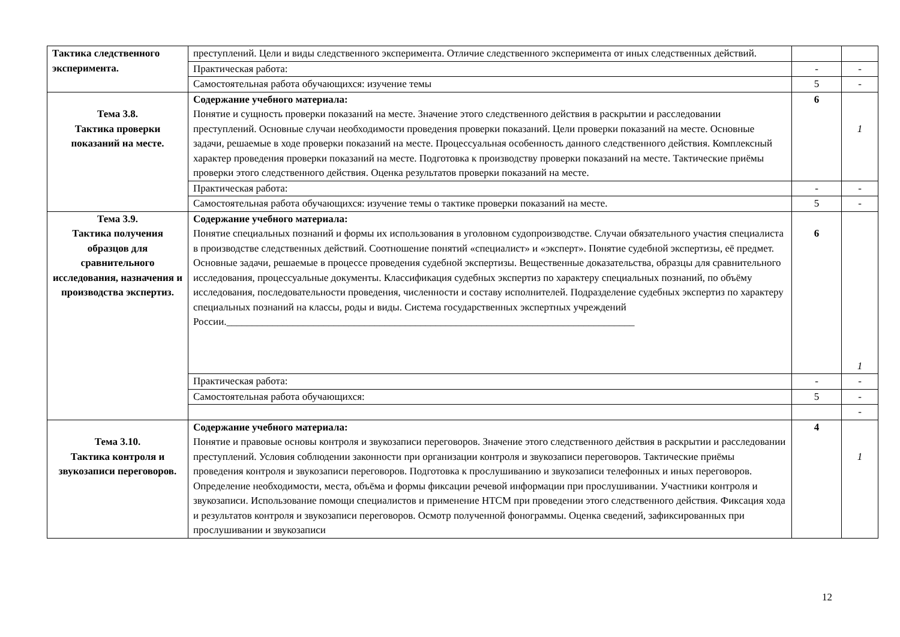| Тактика следственного эксперимента. | преступлений. Цели и виды следственного эксперимента. Отличие следственного эксперимента от иных следственных действий. | | |
| | Практическая работа: | - | - |
| | Самостоятельная работа обучающихся: изучение темы | 5 | - |
| Тема 3.8. Тактика проверки показаний на месте. | Содержание учебного материала: Понятие и сущность проверки показаний на месте. Значение этого следственного действия в раскрытии и расследовании преступлений. Основные случаи необходимости проведения проверки показаний. Цели проверки показаний на месте. Основные задачи, решаемые в ходе проверки показаний на месте. Процессуальная особенность данного следственного действия. Комплексный характер проведения проверки показаний на месте. Подготовка к производству проверки показаний на месте. Тактические приёмы проверки этого следственного действия. Оценка результатов проверки показаний на месте. | 6 | 1 |
| | Практическая работа: | - | - |
| | Самостоятельная работа обучающихся: изучение темы о тактике проверки показаний на месте. | 5 | - |
| Тема 3.9. Тактика получения образцов для сравнительного исследования, назначения и производства экспертиз. | Содержание учебного материала: Понятие специальных познаний и формы их использования в уголовном судопроизводстве. Случаи обязательного участия специалиста в производстве следственных действий. Соотношение понятий «специалист» и «эксперт». Понятие судебной экспертизы, её предмет. Основные задачи, решаемые в процессе проведения судебной экспертизы. Вещественные доказательства, образцы для сравнительного исследования, процессуальные документы. Классификация судебных экспертиз по характеру специальных познаний, по объёму исследования, последовательности проведения, численности и составу исполнителей. Подразделение судебных экспертиз по характеру специальных познаний на классы, роды и виды. Система государственных экспертных учреждений России.________________________________________________________________________________ | 6 | 1 |
| | Практическая работа: | - | - |
| | Самостоятельная работа обучающихся: | 5 | - |
| | | | - |
| Тема 3.10. Тактика контроля и звукозаписи переговоров. | Содержание учебного материала: Понятие и правовые основы контроля и звукозаписи переговоров. Значение этого следственного действия в раскрытии и расследовании преступлений. Условия соблюдении законности при организации контроля и звукозаписи переговоров. Тактические приёмы проведения контроля и звукозаписи переговоров. Подготовка к прослушиванию и звукозаписи телефонных и иных переговоров. Определение необходимости, места, объёма и формы фиксации речевой информации при прослушивании. Участники контроля и звукозаписи. Использование помощи специалистов и применение НТСМ при проведении этого следственного действия. Фиксация хода и результатов контроля и звукозаписи переговоров. Осмотр полученной фонограммы. Оценка сведений, зафиксированных при прослушивании и звукозаписи | 4 | 1 |
12